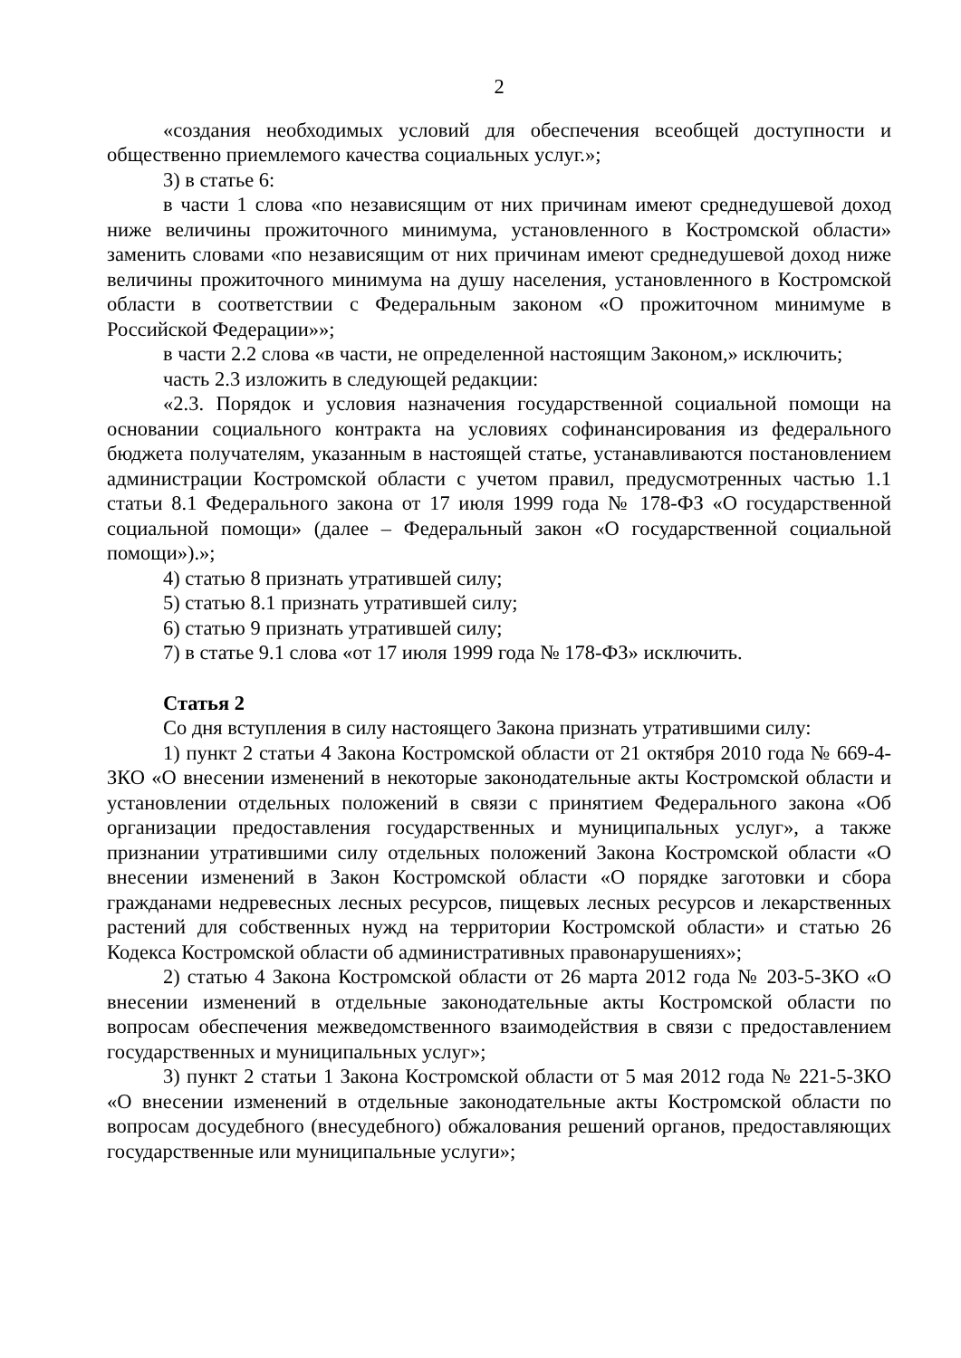2
«создания необходимых условий для обеспечения всеобщей доступности и общественно приемлемого качества социальных услуг.»;
3) в статье 6:
в части 1 слова «по независящим от них причинам имеют среднедушевой доход ниже величины прожиточного минимума, установленного в Костромской области» заменить словами «по независящим от них причинам имеют среднедушевой доход ниже величины прожиточного минимума на душу населения, установленного в Костромской области в соответствии с Федеральным законом «О прожиточном минимуме в Российской Федерации»»;
в части 2.2 слова «в части, не определенной настоящим Законом,» исключить;
часть 2.3 изложить в следующей редакции:
«2.3. Порядок и условия назначения государственной социальной помощи на основании социального контракта на условиях софинансирования из федерального бюджета получателям, указанным в настоящей статье, устанавливаются постановлением администрации Костромской области с учетом правил, предусмотренных частью 1.1 статьи 8.1 Федерального закона от 17 июля 1999 года № 178-ФЗ «О государственной социальной помощи» (далее – Федеральный закон «О государственной социальной помощи»).»;
4) статью 8 признать утратившей силу;
5) статью 8.1 признать утратившей силу;
6) статью 9 признать утратившей силу;
7) в статье 9.1 слова «от 17 июля 1999 года № 178-ФЗ» исключить.
Статья 2
Со дня вступления в силу настоящего Закона признать утратившими силу:
1) пункт 2 статьи 4 Закона Костромской области от 21 октября 2010 года № 669-4-ЗКО «О внесении изменений в некоторые законодательные акты Костромской области и установлении отдельных положений в связи с принятием Федерального закона «Об организации предоставления государственных и муниципальных услуг», а также признании утратившими силу отдельных положений Закона Костромской области «О внесении изменений в Закон Костромской области «О порядке заготовки и сбора гражданами недревесных лесных ресурсов, пищевых лесных ресурсов и лекарственных растений для собственных нужд на территории Костромской области» и статью 26 Кодекса Костромской области об административных правонарушениях»;
2) статью 4 Закона Костромской области от 26 марта 2012 года № 203-5-ЗКО «О внесении изменений в отдельные законодательные акты Костромской области по вопросам обеспечения межведомственного взаимодействия в связи с предоставлением государственных и муниципальных услуг»;
3) пункт 2 статьи 1 Закона Костромской области от 5 мая 2012 года № 221-5-ЗКО «О внесении изменений в отдельные законодательные акты Костромской области по вопросам досудебного (внесудебного) обжалования решений органов, предоставляющих государственные или муниципальные услуги»;